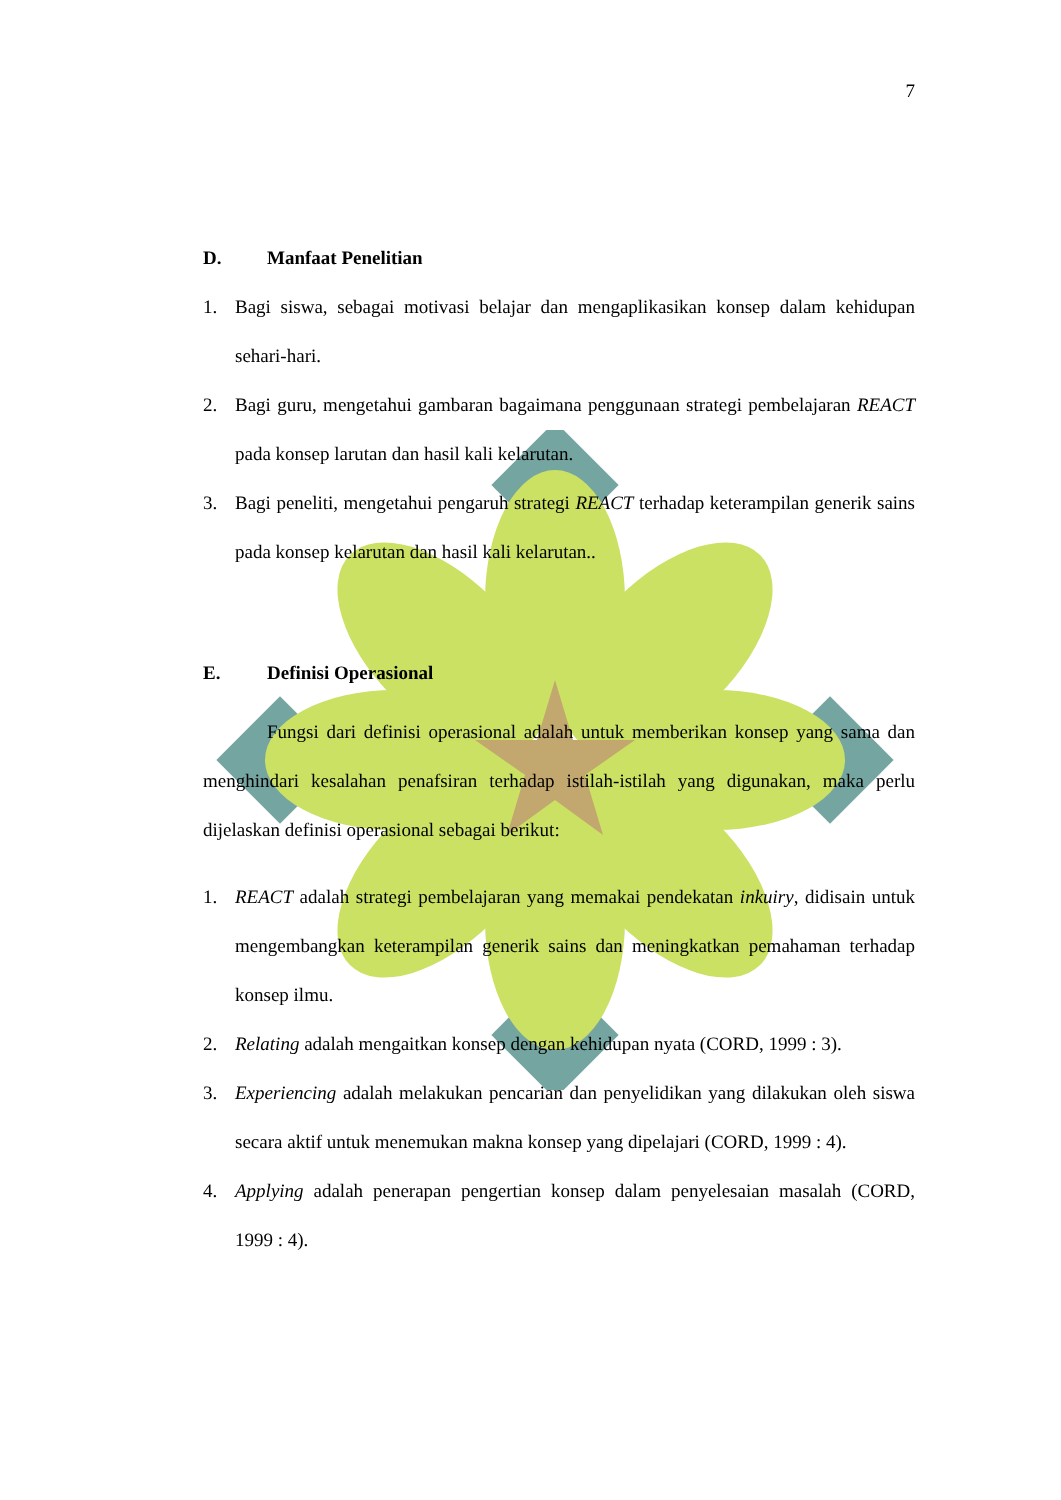7
D. Manfaat Penelitian
1. Bagi siswa, sebagai motivasi belajar dan mengaplikasikan konsep dalam kehidupan sehari-hari.
2. Bagi guru, mengetahui gambaran bagaimana penggunaan strategi pembelajaran REACT pada konsep larutan dan hasil kali kelarutan.
3. Bagi peneliti, mengetahui pengaruh strategi REACT terhadap keterampilan generik sains pada konsep kelarutan dan hasil kali kelarutan..
E. Definisi Operasional
Fungsi dari definisi operasional adalah untuk memberikan konsep yang sama dan menghindari kesalahan penafsiran terhadap istilah-istilah yang digunakan, maka perlu dijelaskan definisi operasional sebagai berikut:
1. REACT adalah strategi pembelajaran yang memakai pendekatan inkuiry, didisain untuk mengembangkan keterampilan generik sains dan meningkatkan pemahaman terhadap konsep ilmu.
2. Relating adalah mengaitkan konsep dengan kehidupan nyata (CORD, 1999 : 3).
3. Experiencing adalah melakukan pencarian dan penyelidikan yang dilakukan oleh siswa secara aktif untuk menemukan makna konsep yang dipelajari (CORD, 1999 : 4).
4. Applying adalah penerapan pengertian konsep dalam penyelesaian masalah (CORD, 1999 : 4).